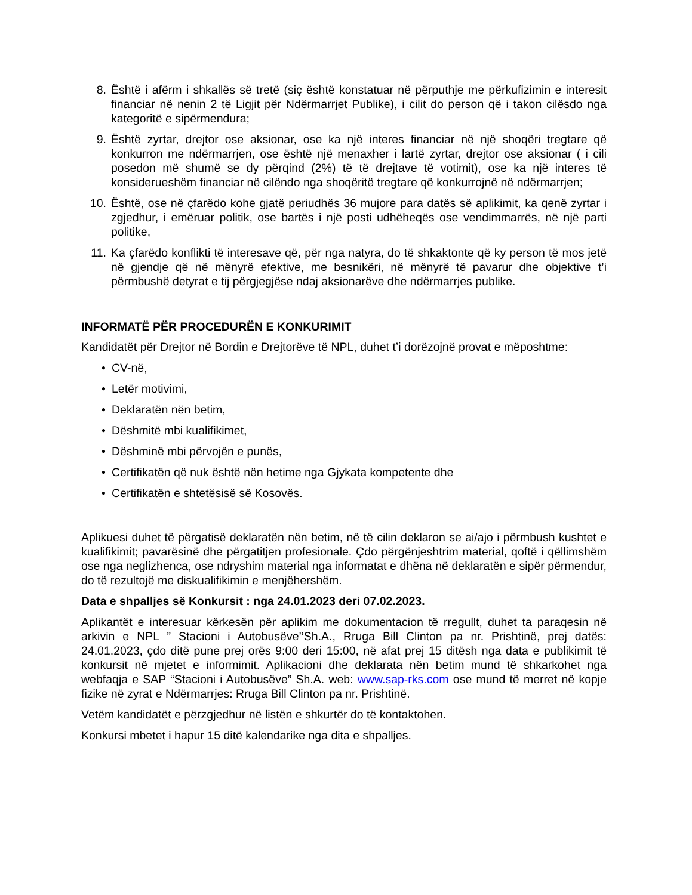8. Është i afërm i shkallës së tretë (siç është konstatuar në përputhje me përkufizimin e interesit financiar në nenin 2 të Ligjit për Ndërmarrjet Publike), i cilit do person që i takon cilësdo nga kategoritë e sipërmendura;
9. Është zyrtar, drejtor ose aksionar, ose ka një interes financiar në një shoqëri tregtare që konkurron me ndërmarrjen, ose është një menaxher i lartë zyrtar, drejtor ose aksionar ( i cili posedon më shumë se dy përqind (2%) të të drejtave të votimit), ose ka një interes të konsiderueshëm financiar në cilëndo nga shoqëritë tregtare që konkurrojnë në ndërmarrjen;
10. Është, ose në çfarëdo kohe gjatë periudhës 36 mujore para datës së aplikimit, ka qenë zyrtar i zgjedhur, i emëruar politik, ose bartës i një posti udhëheqës ose vendimmarrës, në një parti politike,
11. Ka çfarëdo konflikti të interesave që, për nga natyra, do të shkaktonte që ky person të mos jetë në gjendje që në mënyrë efektive, me besnikëri, në mënyrë të pavarur dhe objektive t’i përmbushë detyrat e tij përgjegjëse ndaj aksionarëve dhe ndërmarrjes publike.
INFORMATË PËR PROCEDURËN E KONKURIMIT
Kandidatët për Drejtor në Bordin e Drejtorëve të NPL, duhet t’i dorëzojnë provat e mëposhtme:
• CV-në,
• Letër motivimi,
• Deklaratën nën betim,
• Dëshmitë mbi kualifikimet,
• Dëshminë mbi përvojën e punës,
• Certifikatën që nuk është nën hetime nga Gjykata kompetente dhe
• Certifikatën e shtetësisë së Kosovës.
Aplikuesi duhet të përgatisë deklaratën nën betim, në të cilin deklaron se ai/ajo i përmbush kushtet e kualifikimit; pavarësinë dhe përgatitjen profesionale. Çdo përgënjeshtrim material, qoftë i qëllimshëm ose nga neglizhenca, ose ndryshim material nga informatat e dhëna në deklaratën e sipër përmendur, do të rezultojë me diskualifikimin e menjëhershëm.
Data e shpalljes së Konkursit : nga 24.01.2023 deri 07.02.2023.
Aplikantët e interesuar kërkesën për aplikim me dokumentacion të rregullt, duhet ta paraqesin në arkivin e NPL ” Stacioni i Autobusëve’’Sh.A., Rruga Bill Clinton pa nr. Prishtinë, prej datës: 24.01.2023, çdo ditë pune prej orës 9:00 deri 15:00, në afat prej 15 ditësh nga data e publikimit të konkursit në mjetet e informimit. Aplikacioni dhe deklarata nën betim mund të shkarkohet nga webfaqja e SAP “Stacioni i Autobusëve” Sh.A. web: www.sap-rks.com ose mund të merret në kopje fizike në zyrat e Ndërmarrjes: Rruga Bill Clinton pa nr. Prishtinë.
Vetëm kandidatët e përzgjedhur në listën e shkurtër do të kontaktohen.
Konkursi mbetet i hapur 15 ditë kalendarike nga dita e shpalljes.